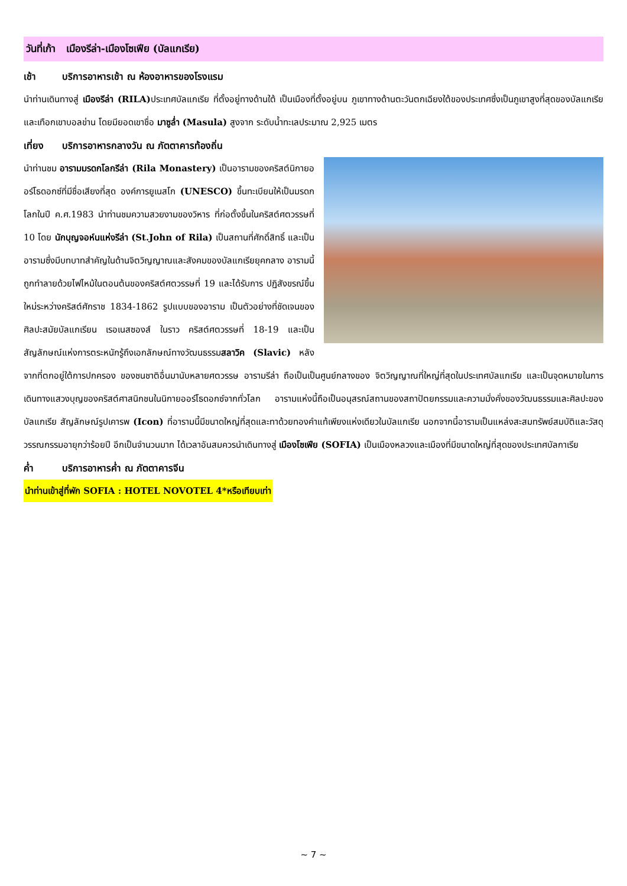วันที่เก้า เมืองรีล่า-เมืองโซเฟีย (บัลแกเรีย)
เช้า บริการอาหารเช้า ณ ห้องอาหารของโรงแรม
นำท่านเดินทางสู่ เมืองรีล่า (RILA) ประเทศบัลแกเรีย ที่ตั้งอยู่ทางด้านใต้ เป็นเมืองที่ตั้งอยู่บน ภูเขาทางด้านตะวันตกเฉียงใต้ของประเทศซึ่งเป็นภูเขาสูงที่สุดของบัลแกเรีย และเทือกเขาบอลข่าน โดยมียอดเขาชื่อ มาซูล่ำ (Masula) สูงจาก ระดับน้ำทะเลประมาณ 2,925 เมตร
เที่ยง บริการอาหารกลางวัน ณ ภัตตาคารท้องถิ่น
นำท่านชม อารามมรดกโลกรีล่า (Rila Monastery) เป็นอารามของคริสต์นิกายออร์โธดอกซ์ที่มีชื่อเสียงที่สุด องค์การยูเนสโก (UNESCO) ขึ้นทะเบียนให้เป็นมรดกโลกในปี ค.ศ.1983 นำท่านชมความสวยงามของวิหาร ที่ก่อตั้งขึ้นในคริสต์ศตวรรษที่ 10 โดย นักบุญจอห์นแห่งรีล่า (St.John of Rila) เป็นสถานที่ศักดิ์สิทธิ์ และเป็นอารามซึ่งมีบทบาทสำคัญในด้านจิตวิญญาณและสังคมของบัลแกเรียยุคกลาง อารามนี้ถูกทำลายด้วยไฟไหม้ในตอนต้นของคริสต์ศตวรรษที่ 19 และได้รับการ ปฏิสังขรณ์ขึ้นใหม่ระหว่างคริสต์ศักราช 1834-1862 รูปแบบของอาราม เป็นตัวอย่างที่ชัดเจนของศิลปะสมัยบัลแกเรียน เรอเนสซองส์ ในราว คริสต์ศตวรรษที่ 18-19 และเป็นสัญลักษณ์แห่งการตระหนักรู้ถึงเอกลักษณ์ทางวัฒนธรรมสลาวิค (Slavic) หลังจากที่ตกอยู่ใต้การปกครอง ของชนชาติอื่นมานับหลายศตวรรษ อารามรีล่า ถือเป็นเป็นศูนย์กลางของ จิตวิญญาณที่ใหญ่ที่สุดในประเทศบัลแกเรีย และเป็นจุดหมายในการเดินทางแสวงบุญของคริสต์ศาสนิกชนในนิกายออร์โธดอกซ์จากทั่วโลก อารามแห่งนี้ถือเป็นอนุสรณ์สถานของสถาปัตยกรรมและความมั่งคั่งของวัฒนธรรมและศิลปะของบัลแกเรีย สัญลักษณ์รูปเคารพ (Icon) ที่อารามนี้มีขนาดใหญ่ที่สุดและทาด้วยทองคำแท้เพียงแห่งเดียวในบัลแกเรีย นอกจากนี้อารามเป็นแหล่งสะสมทรัพย์สมบัติและวัสดุวรรณกรรมอายุกว่าร้อยปี อีกเป็นจำนวนมาก ได้เวลาอันสมควรนำเดินทางสู่ เมืองโซเฟีย (SOFIA) เป็นเมืองหลวงและเมืองที่มีขนาดใหญ่ที่สุดของประเทศบัลกาเรีย
ค่ำ บริการอาหารค่ำ ณ ภัตตาคารจีน
นำท่านเข้าสู่ที่พัก SOFIA : HOTEL NOVOTEL 4*หรือเทียบเท่า
~ 7 ~